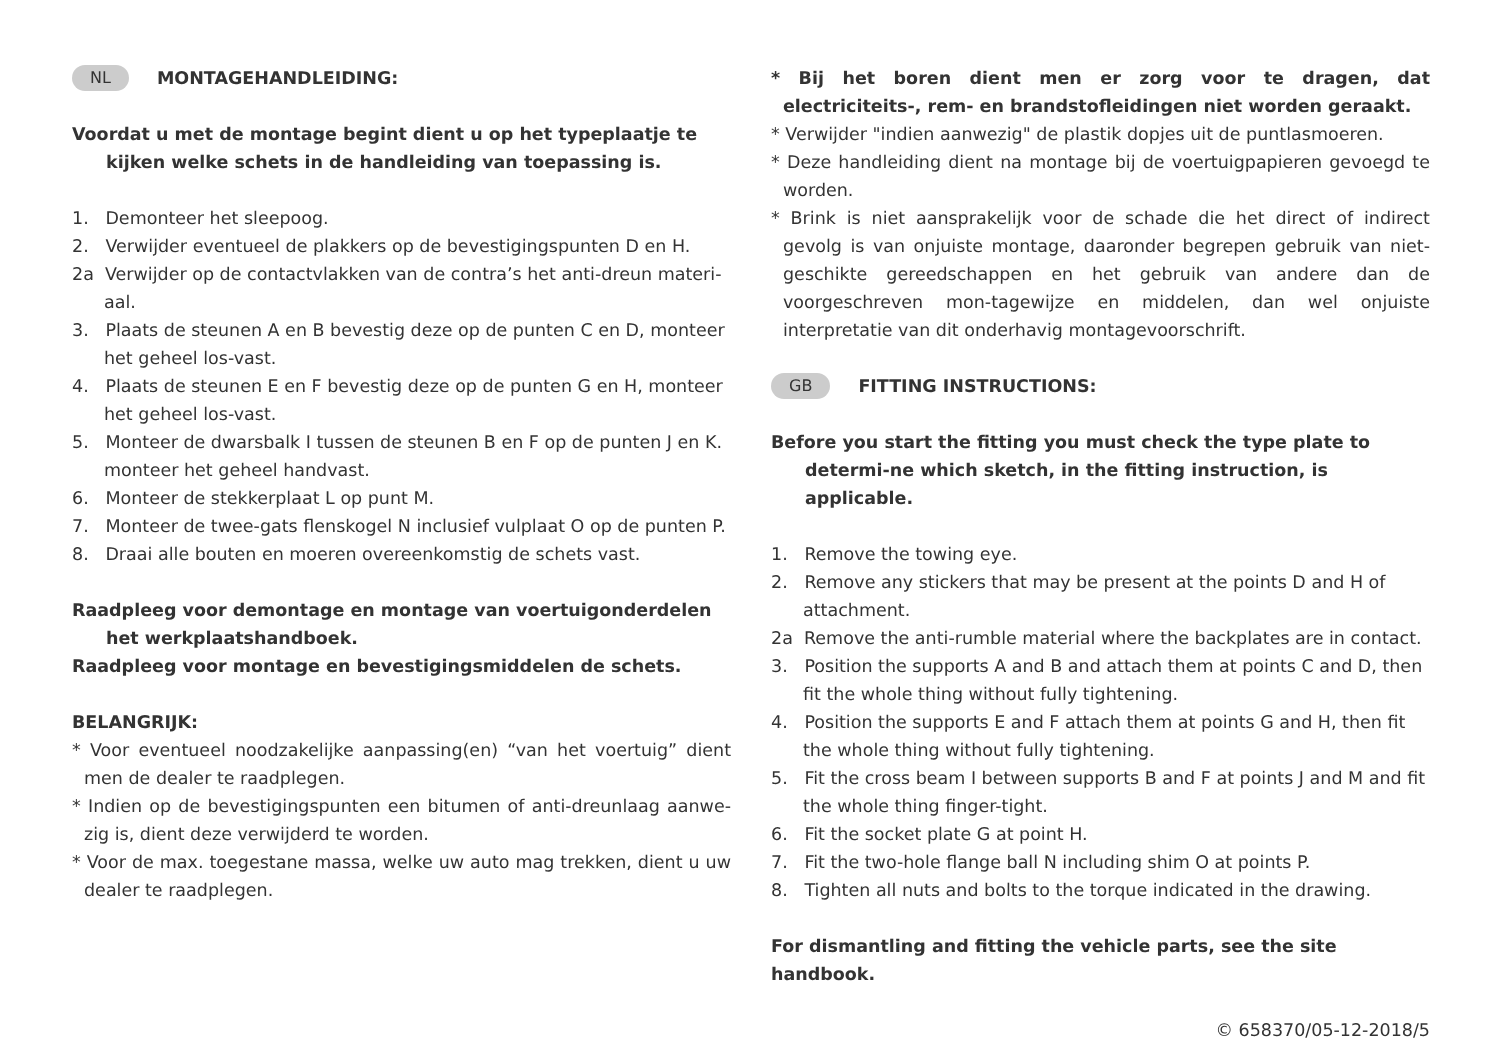NL MONTAGEHANDLEIDING:
Voordat u met de montage begint dient u op het typeplaatje te kijken welke schets in de handleiding van toepassing is.
1. Demonteer het sleepoog.
2. Verwijder eventueel de plakkers op de bevestigingspunten D en H.
2a Verwijder op de contactvlakken van de contra’s het anti-dreun materi-aal.
3. Plaats de steunen A en B bevestig deze op de punten C en D, monteer het geheel los-vast.
4. Plaats de steunen E en F bevestig deze op de punten G en H, monteer het geheel los-vast.
5. Monteer de dwarsbalk I tussen de steunen B en F op de punten J en K. monteer het geheel handvast.
6. Monteer de stekkerplaat L op punt M.
7. Monteer de twee-gats flenskogel N inclusief vulplaat O op de punten P.
8. Draai alle bouten en moeren overeenkomstig de schets vast.
Raadpleeg voor demontage en montage van voertuigonderdelen het werkplaatshandboek.
Raadpleeg voor montage en bevestigingsmiddelen de schets.
BELANGRIJK:
* Voor eventueel noodzakelijke aanpassing(en) “van het voertuig” dient men de dealer te raadplegen.
* Indien op de bevestigingspunten een bitumen of anti-dreunlaag aanwe-zig is, dient deze verwijderd te worden.
* Voor de max. toegestane massa, welke uw auto mag trekken, dient u uw dealer te raadplegen.
* Bij het boren dient men er zorg voor te dragen, dat electriciteits-, rem- en brandstofleidingen niet worden geraakt.
* Verwijder "indien aanwezig" de plastik dopjes uit de puntlasmoeren.
* Deze handleiding dient na montage bij de voertuigpapieren gevoegd te worden.
* Brink is niet aansprakelijk voor de schade die het direct of indirect gevolg is van onjuiste montage, daaronder begrepen gebruik van niet-geschikte gereedschappen en het gebruik van andere dan de voorgeschreven mon-tagewijze en middelen, dan wel onjuiste interpretatie van dit onderhavig montagevoorschrift.
GB FITTING INSTRUCTIONS:
Before you start the fitting you must check the type plate to determi-ne which sketch, in the fitting instruction, is applicable.
1. Remove the towing eye.
2. Remove any stickers that may be present at the points D and H of attachment.
2a Remove the anti-rumble material where the backplates are in contact.
3. Position the supports A and B and attach them at points C and D, then fit the whole thing without fully tightening.
4. Position the supports E and F attach them at points G and H, then fit the whole thing without fully tightening.
5. Fit the cross beam I between supports B and F at points J and M and fit the whole thing finger-tight.
6. Fit the socket plate G at point H.
7. Fit the two-hole flange ball N including shim O at points P.
8. Tighten all nuts and bolts to the torque indicated in the drawing.
For dismantling and fitting the vehicle parts, see the site handbook.
© 658370/05-12-2018/5